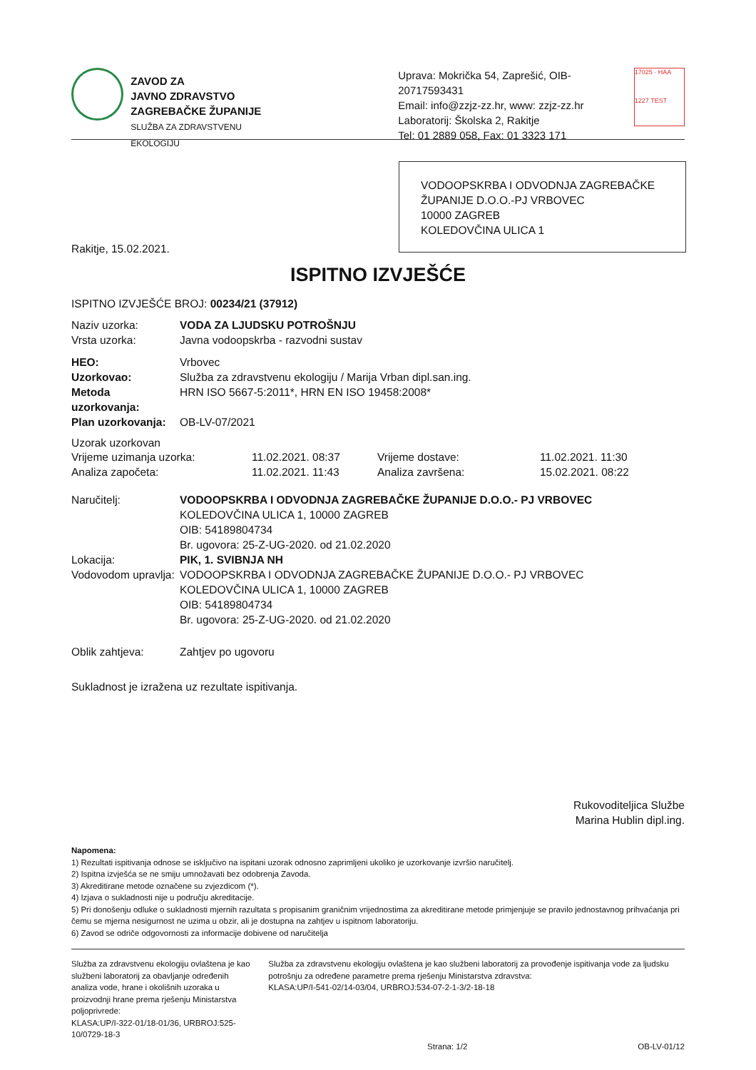ZAVOD ZA
JAVNO ZDRAVSTVO
ZAGREBAČKE ŽUPANIJE
SLUŽBA ZA ZDRAVSTVENU EKOLOGIJU
Uprava: Mokrička 54, Zaprešić, OIB-20717593431
Email: info@zzjz-zz.hr, www: zzjz-zz.hr
Laboratorij: Školska 2, Rakitje
Tel: 01 2889 058, Fax: 01 3323 171
17025 · HAA
1227 TEST
VODOOPSKRBA I ODVODNJA ZAGREBAČKE ŽUPANIJE D.O.O.-PJ VRBOVEC
10000 ZAGREB
KOLEDOVČINA ULICA 1
Rakitje, 15.02.2021.
ISPITNO IZVJEŠĆE
ISPITNO IZVJEŠĆE BROJ: 00234/21 (37912)
Naziv uzorka: VODA ZA LJUDSKU POTROŠNJU
Vrsta uzorka: Javna vodoopskrba - razvodni sustav
HEO: Vrbovec
Uzorkovao: Služba za zdravstvenu ekologiju / Marija Vrban dipl.san.ing.
Metoda uzorkovanja: HRN ISO 5667-5:2011*, HRN EN ISO 19458:2008*
Plan uzorkovanja: OB-LV-07/2021
Uzorak uzorkovan
Vrijeme uzimanja uzorka: 11.02.2021. 08:37 Vrijeme dostave: 11.02.2021. 11:30
Analiza započeta: 11.02.2021. 11:43 Analiza završena: 15.02.2021. 08:22
Naručitelj: VODOOPSKRBA I ODVODNJA ZAGREBAČKE ŽUPANIJE D.O.O.- PJ VRBOVEC
KOLEDOVČINA ULICA 1, 10000 ZAGREB
OIB: 54189804734
Br. ugovora: 25-Z-UG-2020. od 21.02.2020
Lokacija: PIK, 1. SVIBNJA NH
Vodovodom upravlja:
VODOOPSKRBA I ODVODNJA ZAGREBAČKE ŽUPANIJE D.O.O.- PJ VRBOVEC
KOLEDOVČINA ULICA 1, 10000 ZAGREB
OIB: 54189804734
Br. ugovora: 25-Z-UG-2020. od 21.02.2020
Oblik zahtjeva: Zahtjev po ugovoru
Sukladnost je izražena uz rezultate ispitivanja.
Rukovoditeljica Službe
Marina Hublin dipl.ing.
Napomena:
1) Rezultati ispitivanja odnose se isključivo na ispitani uzorak odnosno zaprimljeni ukoliko je uzorkovanje izvršio naručitelj.
2) Ispitna izvješća se ne smiju umnožavati bez odobrenja Zavoda.
3) Akreditirane metode označene su zvjezdicom (*).
4) Izjava o sukladnosti nije u području akreditacije.
5) Pri donošenju odluke o sukladnosti mjernih razultata s propisanim graničnim vrijednostima za akreditirane metode primjenjuje se pravilo jednostavnog prihvaćanja pri čemu se mjerna nesigurnost ne uzima u obzir, ali je dostupna na zahtjev u ispitnom laboratoriju.
6) Zavod se odriče odgovornosti za informacije dobivene od naručitelja
Služba za zdravstvenu ekologiju ovlaštena je kao službeni laboratorij za obavljanje određenih analiza vode, hrane i okolišnih uzoraka u proizvodnji hrane prema rješenju Ministarstva poljoprivrede:
KLASA:UP/I-322-01/18-01/36, URBROJ:525-10/0729-18-3
Služba za zdravstvenu ekologiju ovlaštena je kao službeni laboratorij za provođenje ispitivanja vode za ljudsku potrošnju za određene parametre prema rješenju Ministarstva zdravstva:
KLASA:UP/I-541-02/14-03/04, URBROJ:534-07-2-1-3/2-18-18
Strana: 1/2 OB-LV-01/12